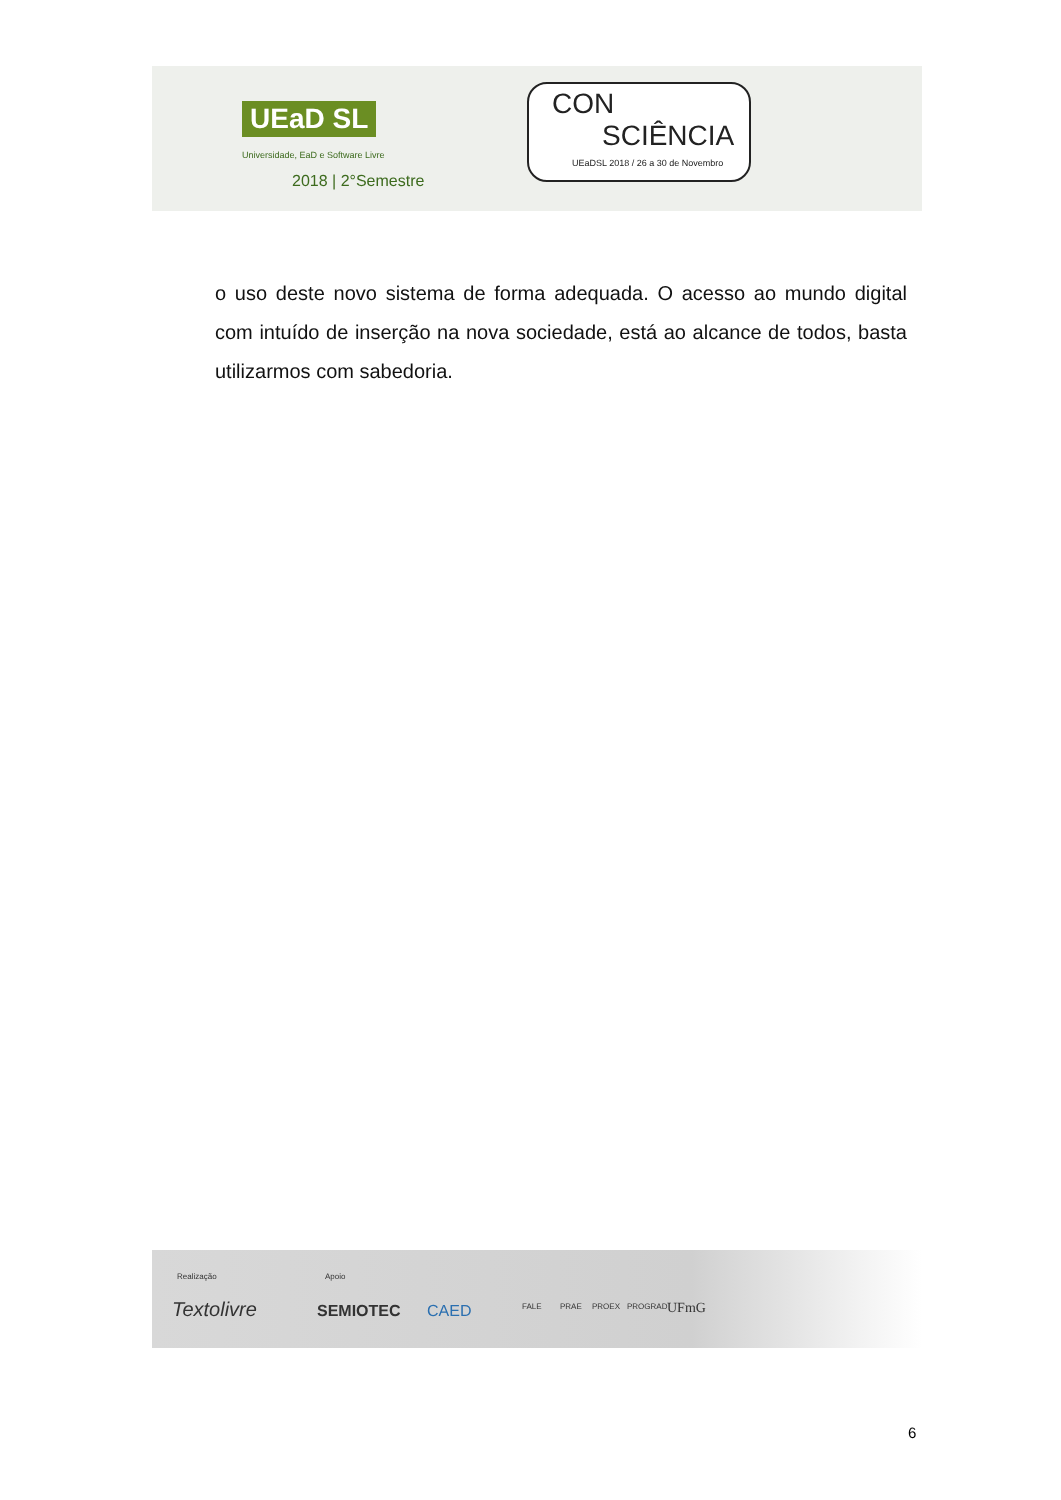UEaD SL
Universidade, EaD e Software Livre
2018 | 2°Semestre
CON
SCIÊNCIA
UEaDSL 2018 / 26 a 30 de Novembro
o uso deste novo sistema de forma adequada. O acesso ao mundo digital com intuído de inserção na nova sociedade, está ao alcance de todos, basta utilizarmos com sabedoria.
Realização Apoio
Textolivre SEMIOTEC CAED FALE PRAE PROEX PROGRAD UFmG
6